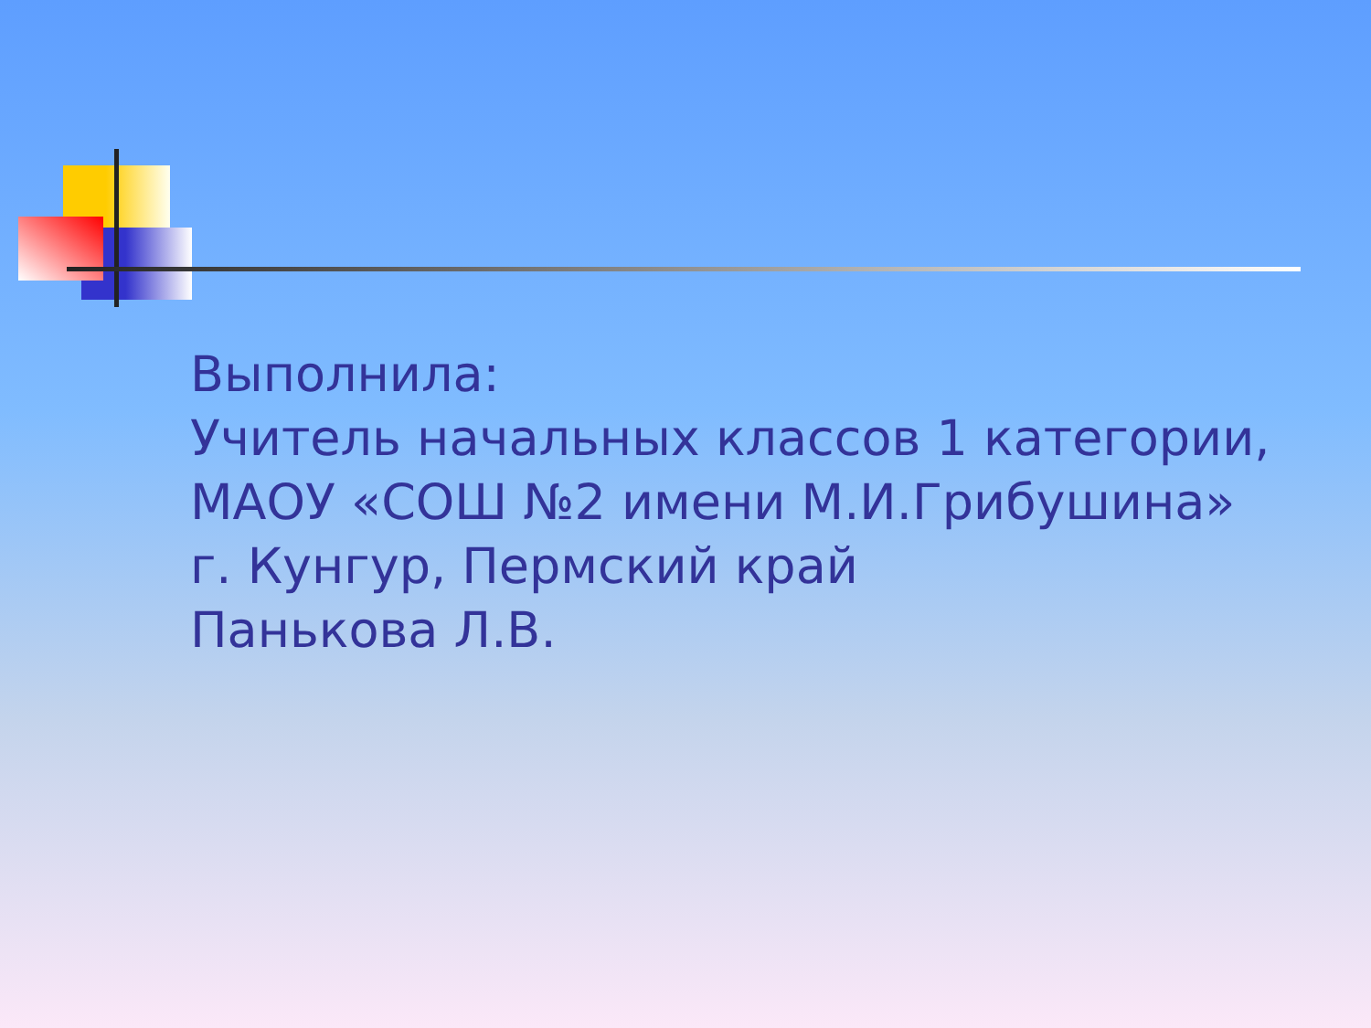Выполнила:
Учитель начальных классов 1 категории,
МАОУ «СОШ №2 имени М.И.Грибушина»
г. Кунгур, Пермский край
Панькова Л.В.